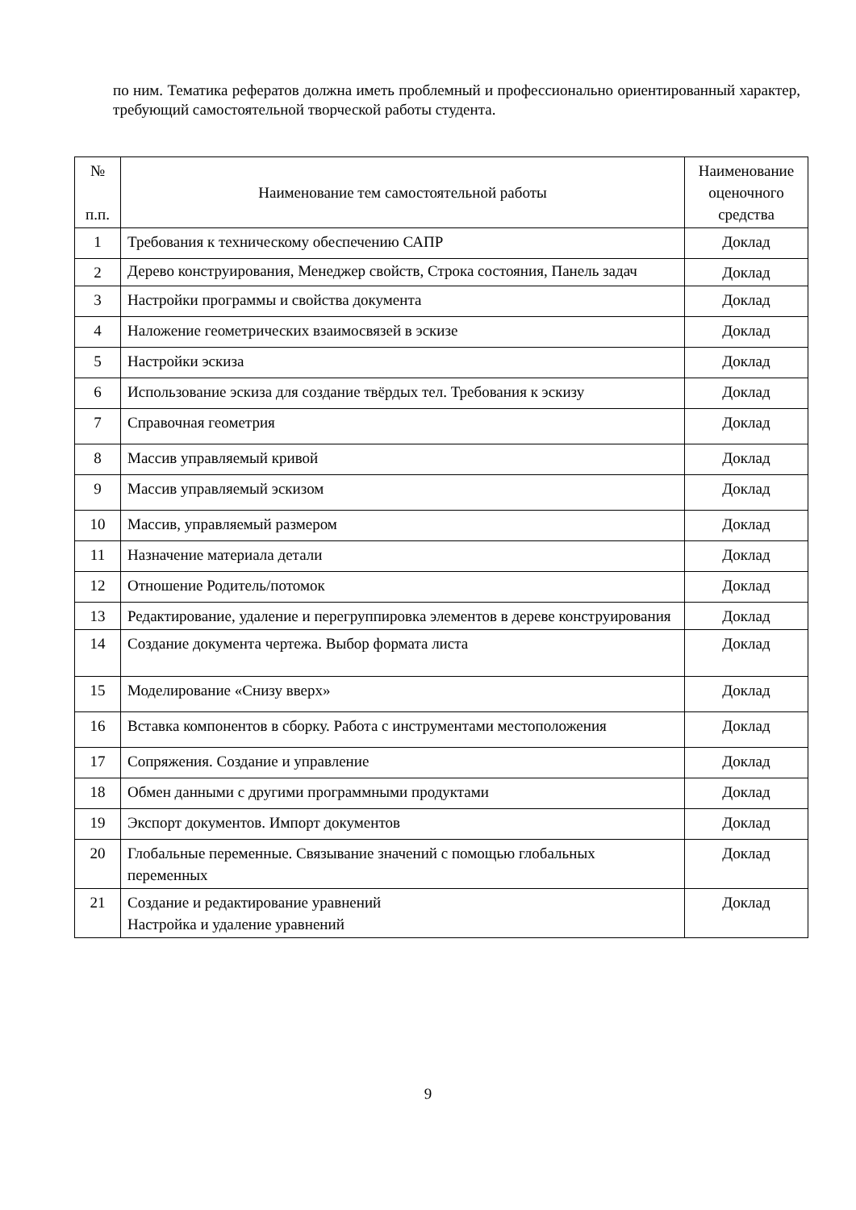по ним. Тематика рефератов должна иметь проблемный и профессионально ориентированный характер, требующий самостоятельной творческой работы студента.
| № п.п. | Наименование тем самостоятельной работы | Наименование оценочного средства |
| --- | --- | --- |
| 1 | Требования к техническому обеспечению САПР | Доклад |
| 2 | Дерево конструирования, Менеджер свойств, Строка состояния, Панель задач | Доклад |
| 3 | Настройки программы и свойства документа | Доклад |
| 4 | Наложение геометрических взаимосвязей в эскизе | Доклад |
| 5 | Настройки эскиза | Доклад |
| 6 | Использование эскиза для создание твёрдых тел. Требования к эскизу | Доклад |
| 7 | Справочная геометрия | Доклад |
| 8 | Массив управляемый кривой | Доклад |
| 9 | Массив управляемый эскизом | Доклад |
| 10 | Массив, управляемый размером | Доклад |
| 11 | Назначение материала детали | Доклад |
| 12 | Отношение Родитель/потомок | Доклад |
| 13 | Редактирование, удаление и перегруппировка элементов в дереве конструирования | Доклад |
| 14 | Создание документа чертежа. Выбор формата листа | Доклад |
| 15 | Моделирование «Снизу вверх» | Доклад |
| 16 | Вставка компонентов в сборку. Работа с инструментами местоположения | Доклад |
| 17 | Сопряжения. Создание и управление | Доклад |
| 18 | Обмен данными с другими программными продуктами | Доклад |
| 19 | Экспорт документов. Импорт документов | Доклад |
| 20 | Глобальные переменные. Связывание значений с помощью глобальных переменных | Доклад |
| 21 | Создание и редактирование уравнений Настройка и удаление уравнений | Доклад |
9